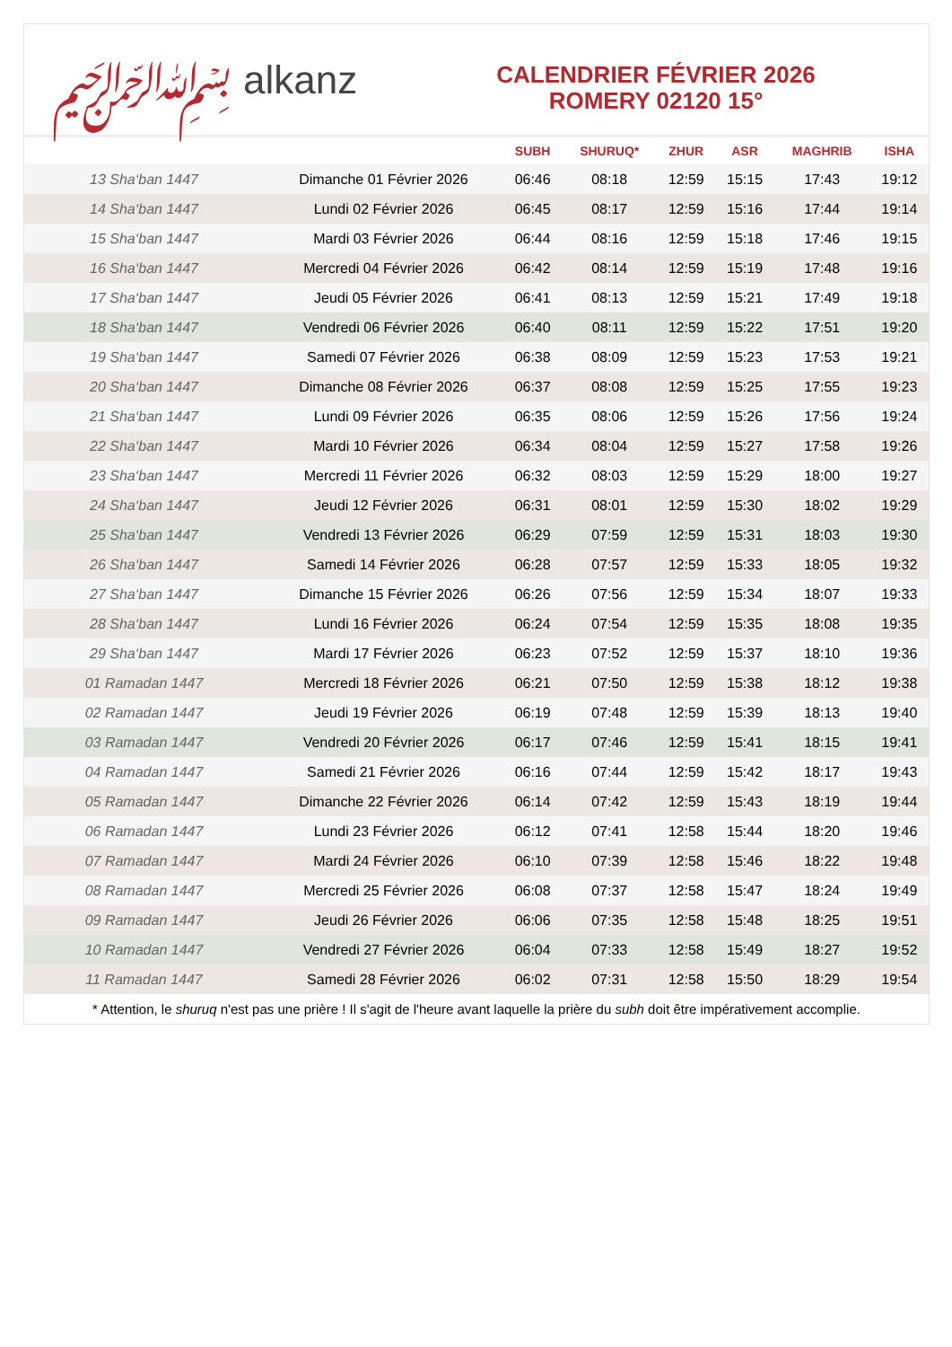﷽ alkanz
CALENDRIER FÉVRIER 2026
ROMERY 02120 15°
| | | SUBH | SHURUQ* | ZHUR | ASR | MAGHRIB | ISHA |
| --- | --- | --- | --- | --- | --- | --- | --- |
| 13 Sha‘ban 1447 | Dimanche 01 Février 2026 | 06:46 | 08:18 | 12:59 | 15:15 | 17:43 | 19:12 |
| 14 Sha‘ban 1447 | Lundi 02 Février 2026 | 06:45 | 08:17 | 12:59 | 15:16 | 17:44 | 19:14 |
| 15 Sha‘ban 1447 | Mardi 03 Février 2026 | 06:44 | 08:16 | 12:59 | 15:18 | 17:46 | 19:15 |
| 16 Sha‘ban 1447 | Mercredi 04 Février 2026 | 06:42 | 08:14 | 12:59 | 15:19 | 17:48 | 19:16 |
| 17 Sha‘ban 1447 | Jeudi 05 Février 2026 | 06:41 | 08:13 | 12:59 | 15:21 | 17:49 | 19:18 |
| 18 Sha‘ban 1447 | Vendredi 06 Février 2026 | 06:40 | 08:11 | 12:59 | 15:22 | 17:51 | 19:20 |
| 19 Sha‘ban 1447 | Samedi 07 Février 2026 | 06:38 | 08:09 | 12:59 | 15:23 | 17:53 | 19:21 |
| 20 Sha‘ban 1447 | Dimanche 08 Février 2026 | 06:37 | 08:08 | 12:59 | 15:25 | 17:55 | 19:23 |
| 21 Sha‘ban 1447 | Lundi 09 Février 2026 | 06:35 | 08:06 | 12:59 | 15:26 | 17:56 | 19:24 |
| 22 Sha‘ban 1447 | Mardi 10 Février 2026 | 06:34 | 08:04 | 12:59 | 15:27 | 17:58 | 19:26 |
| 23 Sha‘ban 1447 | Mercredi 11 Février 2026 | 06:32 | 08:03 | 12:59 | 15:29 | 18:00 | 19:27 |
| 24 Sha‘ban 1447 | Jeudi 12 Février 2026 | 06:31 | 08:01 | 12:59 | 15:30 | 18:02 | 19:29 |
| 25 Sha‘ban 1447 | Vendredi 13 Février 2026 | 06:29 | 07:59 | 12:59 | 15:31 | 18:03 | 19:30 |
| 26 Sha‘ban 1447 | Samedi 14 Février 2026 | 06:28 | 07:57 | 12:59 | 15:33 | 18:05 | 19:32 |
| 27 Sha‘ban 1447 | Dimanche 15 Février 2026 | 06:26 | 07:56 | 12:59 | 15:34 | 18:07 | 19:33 |
| 28 Sha‘ban 1447 | Lundi 16 Février 2026 | 06:24 | 07:54 | 12:59 | 15:35 | 18:08 | 19:35 |
| 29 Sha‘ban 1447 | Mardi 17 Février 2026 | 06:23 | 07:52 | 12:59 | 15:37 | 18:10 | 19:36 |
| 01 Ramadan 1447 | Mercredi 18 Février 2026 | 06:21 | 07:50 | 12:59 | 15:38 | 18:12 | 19:38 |
| 02 Ramadan 1447 | Jeudi 19 Février 2026 | 06:19 | 07:48 | 12:59 | 15:39 | 18:13 | 19:40 |
| 03 Ramadan 1447 | Vendredi 20 Février 2026 | 06:17 | 07:46 | 12:59 | 15:41 | 18:15 | 19:41 |
| 04 Ramadan 1447 | Samedi 21 Février 2026 | 06:16 | 07:44 | 12:59 | 15:42 | 18:17 | 19:43 |
| 05 Ramadan 1447 | Dimanche 22 Février 2026 | 06:14 | 07:42 | 12:59 | 15:43 | 18:19 | 19:44 |
| 06 Ramadan 1447 | Lundi 23 Février 2026 | 06:12 | 07:41 | 12:58 | 15:44 | 18:20 | 19:46 |
| 07 Ramadan 1447 | Mardi 24 Février 2026 | 06:10 | 07:39 | 12:58 | 15:46 | 18:22 | 19:48 |
| 08 Ramadan 1447 | Mercredi 25 Février 2026 | 06:08 | 07:37 | 12:58 | 15:47 | 18:24 | 19:49 |
| 09 Ramadan 1447 | Jeudi 26 Février 2026 | 06:06 | 07:35 | 12:58 | 15:48 | 18:25 | 19:51 |
| 10 Ramadan 1447 | Vendredi 27 Février 2026 | 06:04 | 07:33 | 12:58 | 15:49 | 18:27 | 19:52 |
| 11 Ramadan 1447 | Samedi 28 Février 2026 | 06:02 | 07:31 | 12:58 | 15:50 | 18:29 | 19:54 |
* Attention, le shuruq n'est pas une prière ! Il s'agit de l'heure avant laquelle la prière du subh doit être impérativement accomplie.